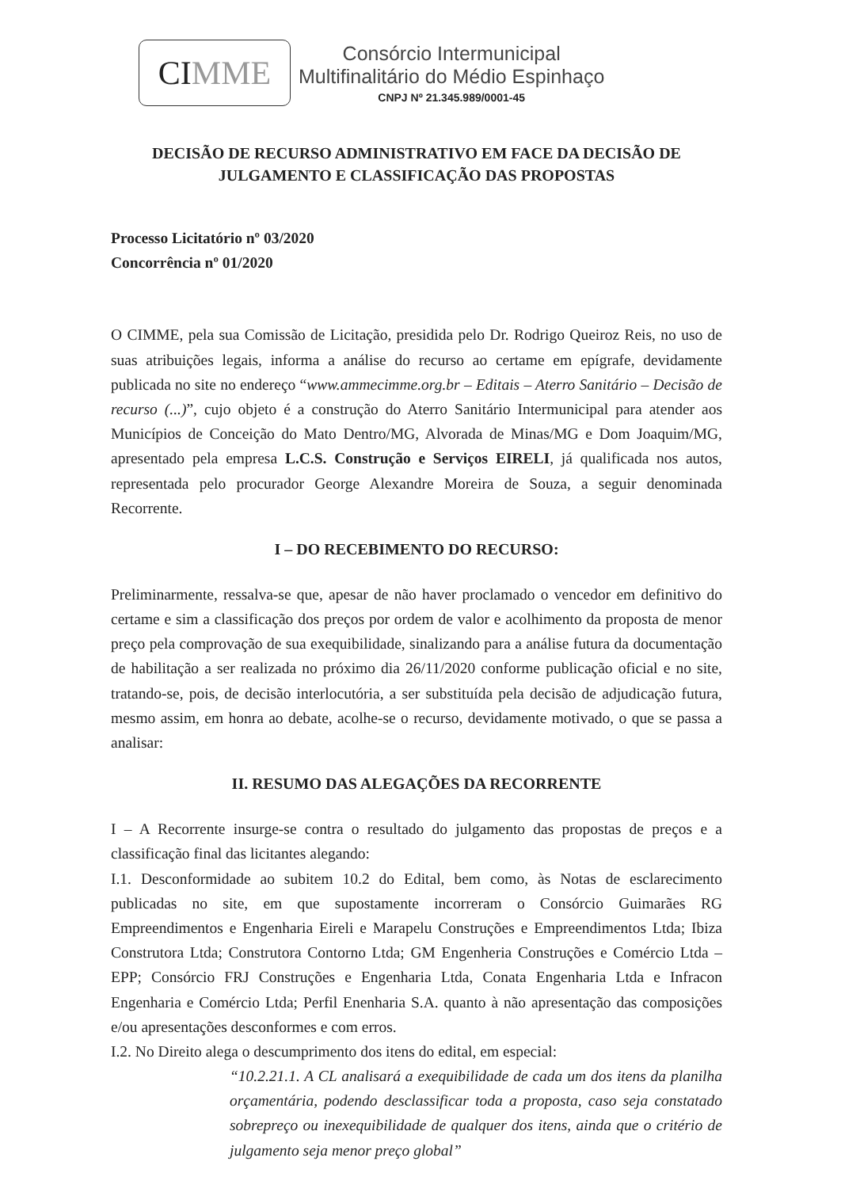CI MME
Consórcio Intermunicipal
Multifinalitário do Médio Espinhaço
CNPJ Nº 21.345.989/0001-45
DECISÃO DE RECURSO ADMINISTRATIVO EM FACE DA DECISÃO DE JULGAMENTO E CLASSIFICAÇÃO DAS PROPOSTAS
Processo Licitatório nº 03/2020
Concorrência nº 01/2020
O CIMME, pela sua Comissão de Licitação, presidida pelo Dr. Rodrigo Queiroz Reis, no uso de suas atribuições legais, informa a análise do recurso ao certame em epígrafe, devidamente publicada no site no endereço “www.ammecimme.org.br – Editais – Aterro Sanitário – Decisão de recurso (...)”, cujo objeto é a construção do Aterro Sanitário Intermunicipal para atender aos Municípios de Conceição do Mato Dentro/MG, Alvorada de Minas/MG e Dom Joaquim/MG, apresentado pela empresa L.C.S. Construção e Serviços EIRELI, já qualificada nos autos, representada pelo procurador George Alexandre Moreira de Souza, a seguir denominada Recorrente.
I – DO RECEBIMENTO DO RECURSO:
Preliminarmente, ressalva-se que, apesar de não haver proclamado o vencedor em definitivo do certame e sim a classificação dos preços por ordem de valor e acolhimento da proposta de menor preço pela comprovação de sua exequibilidade, sinalizando para a análise futura da documentação de habilitação a ser realizada no próximo dia 26/11/2020 conforme publicação oficial e no site, tratando-se, pois, de decisão interlocutória, a ser substituída pela decisão de adjudicação futura, mesmo assim, em honra ao debate, acolhe-se o recurso, devidamente motivado, o que se passa a analisar:
II. RESUMO DAS ALEGAÇÕES DA RECORRENTE
I – A Recorrente insurge-se contra o resultado do julgamento das propostas de preços e a classificação final das licitantes alegando:
I.1. Desconformidade ao subitem 10.2 do Edital, bem como, às Notas de esclarecimento publicadas no site, em que supostamente incorreram o Consórcio Guimarães RG Empreendimentos e Engenharia Eireli e Marapelu Construções e Empreendimentos Ltda; Ibiza Construtora Ltda; Construtora Contorno Ltda; GM Engenheria Construções e Comércio Ltda – EPP; Consórcio FRJ Construções e Engenharia Ltda, Conata Engenharia Ltda e Infracon Engenharia e Comércio Ltda; Perfil Enenharia S.A. quanto à não apresentação das composições e/ou apresentações desconformes e com erros.
I.2. No Direito alega o descumprimento dos itens do edital, em especial:
“10.2.21.1. A CL analisará a exequibilidade de cada um dos itens da planilha orçamentária, podendo desclassificar toda a proposta, caso seja constatado sobrepreço ou inexequibilidade de qualquer dos itens, ainda que o critério de julgamento seja menor preço global”